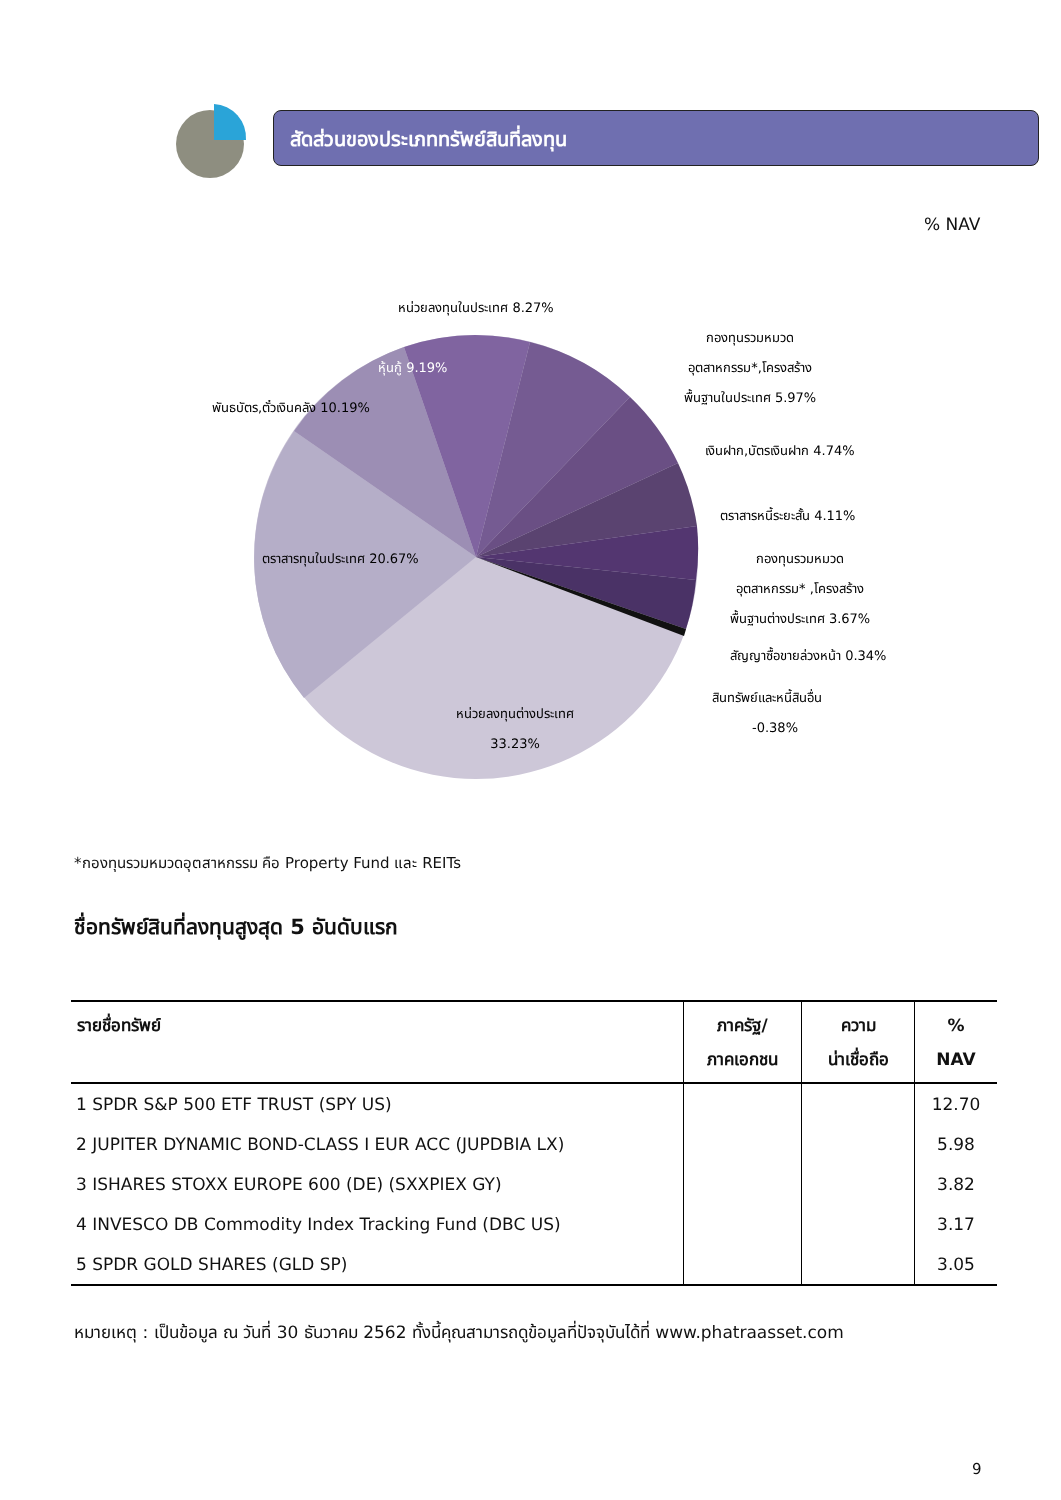สัดส่วนของประเภททรัพย์สินที่ลงทุน
% NAV
หน่วยลงทุนในประเทศ 8.27%
กองทุนรวมหมวด
อุตสาหกรรม*,โครงสร้าง
พื้นฐานในประเทศ 5.97%
เงินฝาก,บัตรเงินฝาก 4.74%
ตราสารหนี้ระยะสั้น 4.11%
กองทุนรวมหมวด
อุตสาหกรรม* ,โครงสร้าง
พื้นฐานต่างประเทศ 3.67%
สัญญาซื้อขายล่วงหน้า 0.34%
สินทรัพย์และหนี้สินอื่น
-0.38%
หุ้นกู้ 9.19%
พันธบัตร,ตั๋วเงินคลัง 10.19%
ตราสารทุนในประเทศ 20.67%
หน่วยลงทุนต่างประเทศ
33.23%
*กองทุนรวมหมวดอุตสาหกรรม คือ Property Fund และ REITs
ชื่อทรัพย์สินที่ลงทุนสูงสุด 5 อันดับแรก
| รายชื่อทรัพย์ | ภาครัฐ/ ภาคเอกชน | ความ น่าเชื่อถือ | % NAV |
| --- | --- | --- | --- |
| 1 SPDR S&P 500 ETF TRUST (SPY US) | | | 12.70 |
| 2 JUPITER DYNAMIC BOND-CLASS I EUR ACC (JUPDBIA LX) | | | 5.98 |
| 3 ISHARES STOXX EUROPE 600 (DE) (SXXPIEX GY) | | | 3.82 |
| 4 INVESCO DB Commodity Index Tracking Fund (DBC US) | | | 3.17 |
| 5 SPDR GOLD SHARES (GLD SP) | | | 3.05 |
หมายเหตุ : เป็นข้อมูล ณ วันที่ 30 ธันวาคม 2562 ทั้งนี้คุณสามารถดูข้อมูลที่ปัจจุบันได้ที่ www.phatraasset.com
9